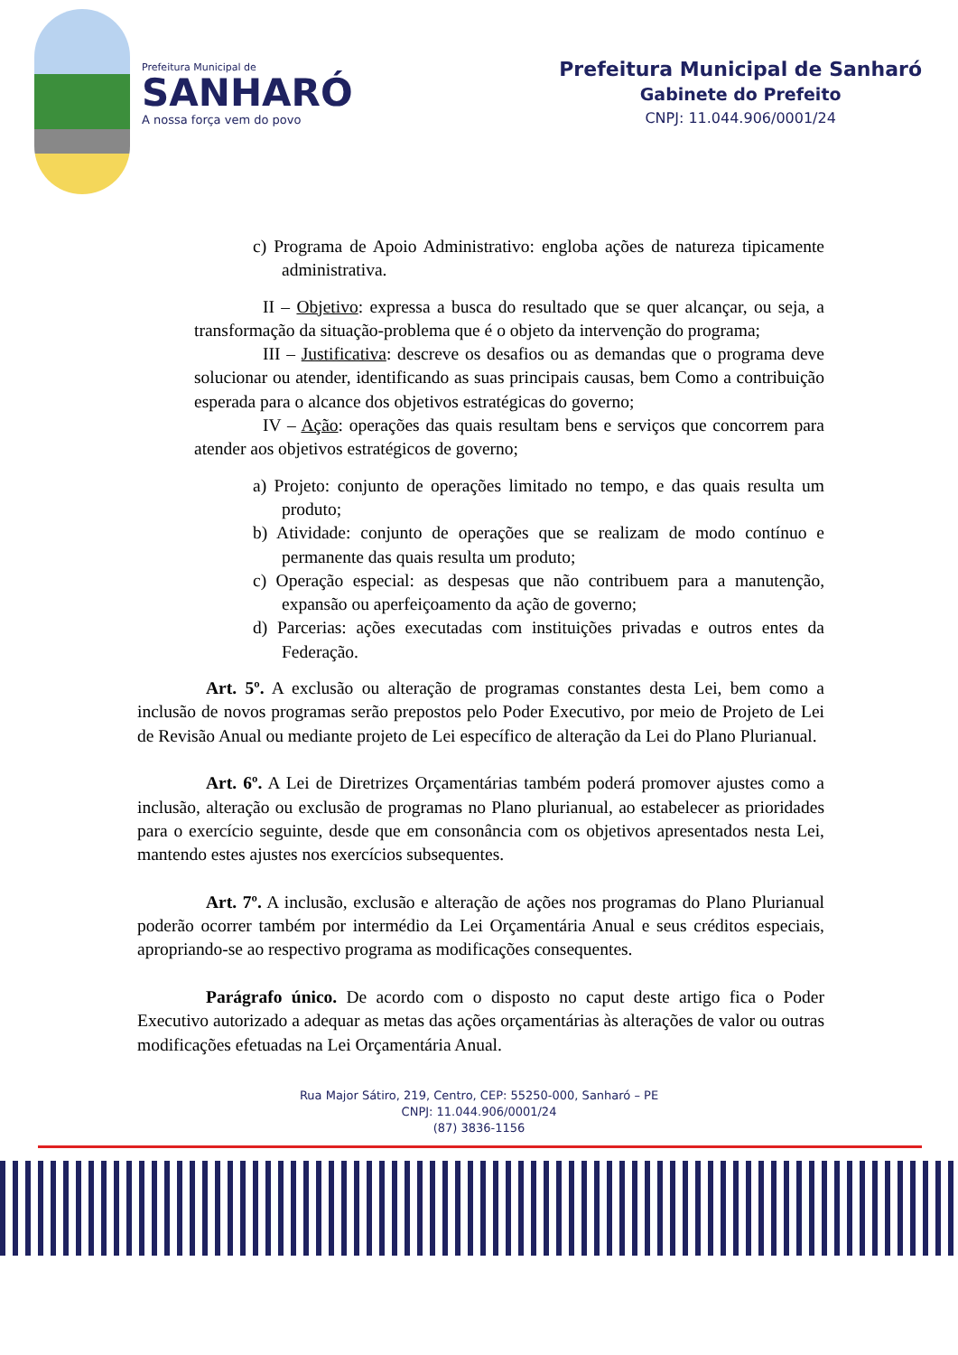Prefeitura Municipal de
SANHARÓ
A nossa força vem do povo
Prefeitura Municipal de Sanharó
Gabinete do Prefeito
CNPJ: 11.044.906/0001/24
c) Programa de Apoio Administrativo: engloba ações de natureza tipicamente administrativa.
II – Objetivo: expressa a busca do resultado que se quer alcançar, ou seja, a transformação da situação-problema que é o objeto da intervenção do programa;
III – Justificativa: descreve os desafios ou as demandas que o programa deve solucionar ou atender, identificando as suas principais causas, bem Como a contribuição esperada para o alcance dos objetivos estratégicas do governo;
IV – Ação: operações das quais resultam bens e serviços que concorrem para atender aos objetivos estratégicos de governo;
a) Projeto: conjunto de operações limitado no tempo, e das quais resulta um produto;
b) Atividade: conjunto de operações que se realizam de modo contínuo e permanente das quais resulta um produto;
c) Operação especial: as despesas que não contribuem para a manutenção, expansão ou aperfeiçoamento da ação de governo;
d) Parcerias: ações executadas com instituições privadas e outros entes da Federação.
Art. 5º. A exclusão ou alteração de programas constantes desta Lei, bem como a inclusão de novos programas serão prepostos pelo Poder Executivo, por meio de Projeto de Lei de Revisão Anual ou mediante projeto de Lei específico de alteração da Lei do Plano Plurianual.
Art. 6º. A Lei de Diretrizes Orçamentárias também poderá promover ajustes como a inclusão, alteração ou exclusão de programas no Plano plurianual, ao estabelecer as prioridades para o exercício seguinte, desde que em consonância com os objetivos apresentados nesta Lei, mantendo estes ajustes nos exercícios subsequentes.
Art. 7º. A inclusão, exclusão e alteração de ações nos programas do Plano Plurianual poderão ocorrer também por intermédio da Lei Orçamentária Anual e seus créditos especiais, apropriando-se ao respectivo programa as modificações consequentes.
Parágrafo único. De acordo com o disposto no caput deste artigo fica o Poder Executivo autorizado a adequar as metas das ações orçamentárias às alterações de valor ou outras modificações efetuadas na Lei Orçamentária Anual.
Rua Major Sátiro, 219, Centro, CEP: 55250-000, Sanharó – PE
CNPJ: 11.044.906/0001/24
(87) 3836-1156